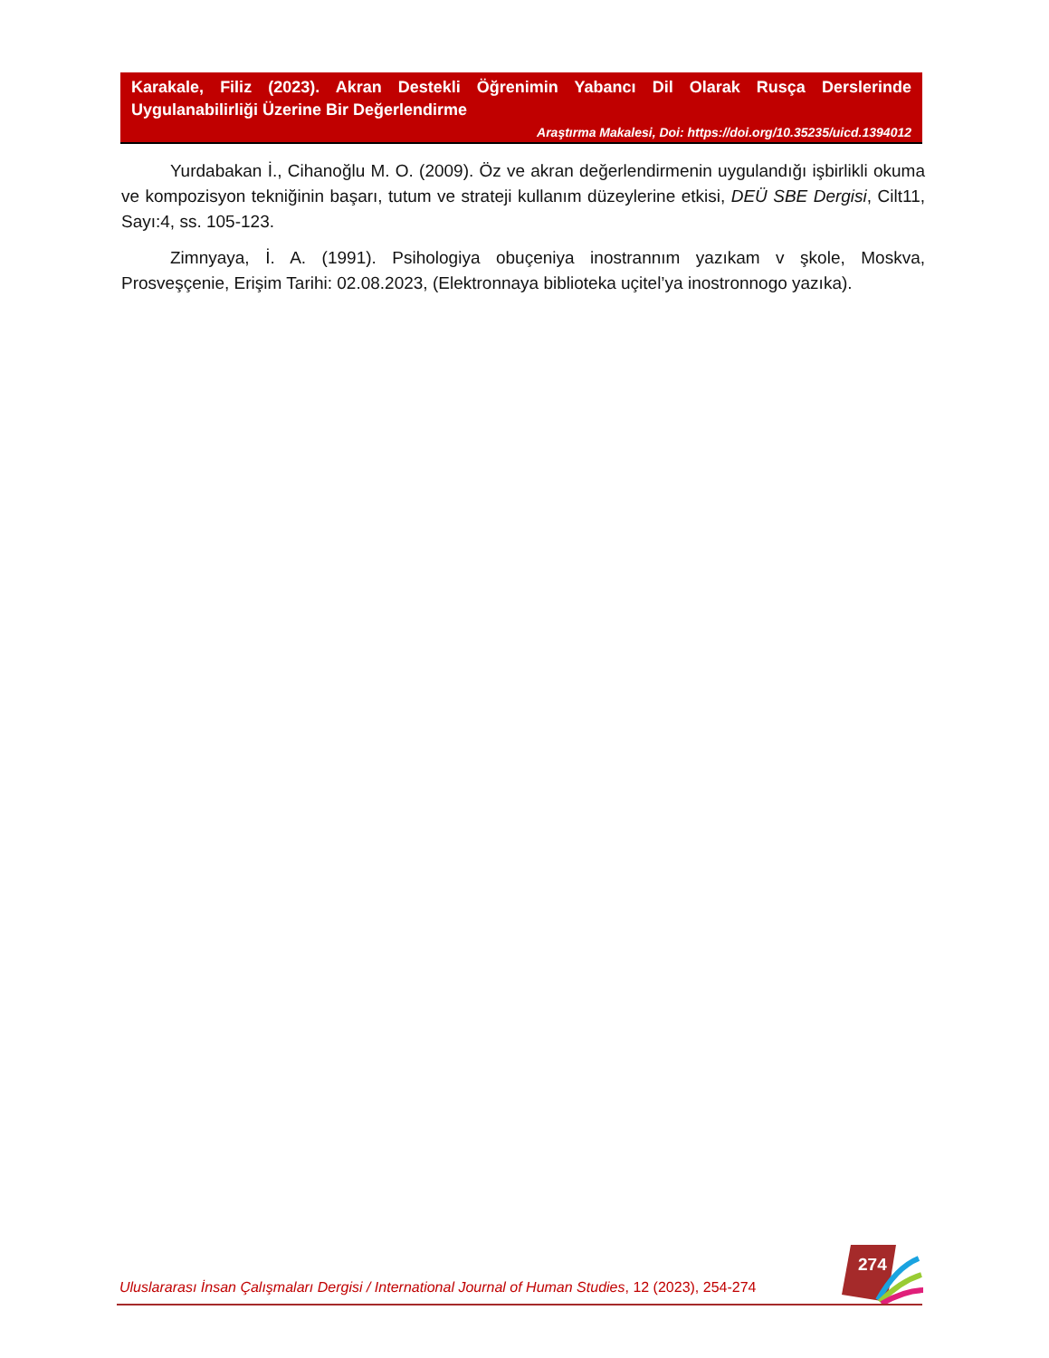Karakale, Filiz (2023). Akran Destekli Öğrenimin Yabancı Dil Olarak Rusça Derslerinde Uygulanabilirliği Üzerine Bir Değerlendirme
Araştırma Makalesi, Doi: https://doi.org/10.35235/uicd.1394012
Yurdabakan İ., Cihanoğlu M. O. (2009). Öz ve akran değerlendirmenin uygulandığı işbirlikli okuma ve kompozisyon tekniğinin başarı, tutum ve strateji kullanım düzeylerine etkisi, DEÜ SBE Dergisi, Cilt11, Sayı:4, ss. 105-123.
Zimnyaya, İ. A. (1991). Psihologiya obuçeniya inostrannım yazıkam v şkole, Moskva, Prosveşçenie, Erişim Tarihi: 02.08.2023, (Elektronnaya biblioteka uçitel’ya inostronnogo yazıka).
274
Uluslararası İnsan Çalışmaları Dergisi / International Journal of Human Studies, 12 (2023), 254-274